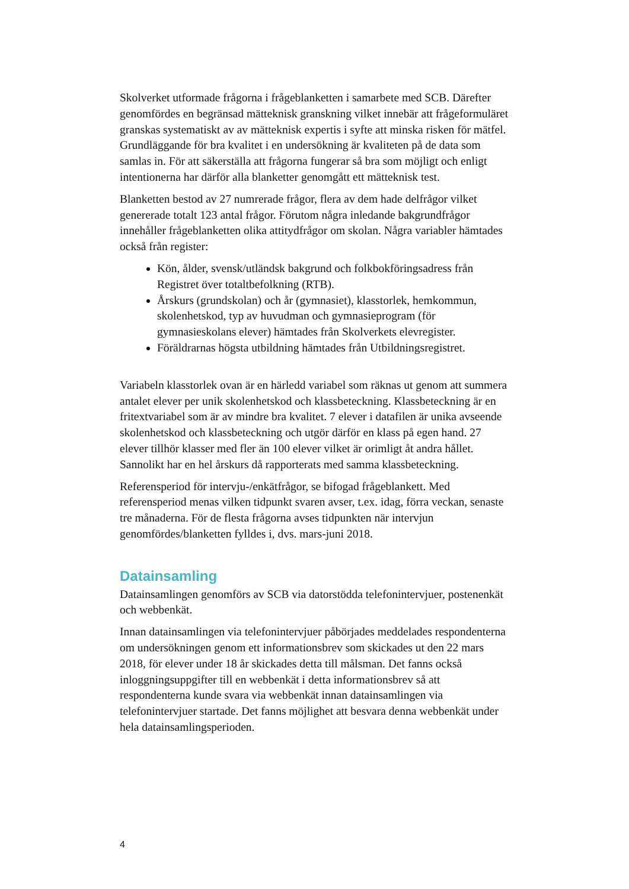Skolverket utformade frågorna i frågeblanketten i samarbete med SCB. Därefter genomfördes en begränsad mätteknisk granskning vilket innebär att frågeformuläret granskas systematiskt av av mätteknisk expertis i syfte att minska risken för mätfel. Grundläggande för bra kvalitet i en undersökning är kvaliteten på de data som samlas in. För att säkerställa att frågorna fungerar så bra som möjligt och enligt intentionerna har därför alla blanketter genomgått ett mätteknisk test.
Blanketten bestod av 27 numrerade frågor, flera av dem hade delfrågor vilket genererade totalt 123 antal frågor. Förutom några inledande bakgrundfrågor innehåller frågeblanketten olika attitydfrågor om skolan. Några variabler hämtades också från register:
Kön, ålder, svensk/utländsk bakgrund och folkbokföringsadress från Registret över totaltbefolkning (RTB).
Årskurs (grundskolan) och år (gymnasiet), klasstorlek, hemkommun, skolenhetskod, typ av huvudman och gymnasieprogram (för gymnasieskolans elever) hämtades från Skolverkets elevregister.
Föräldrarnas högsta utbildning hämtades från Utbildningsregistret.
Variabeln klasstorlek ovan är en härledd variabel som räknas ut genom att summera antalet elever per unik skolenhetskod och klassbeteckning. Klassbeteckning är en fritextvariabel som är av mindre bra kvalitet. 7 elever i datafilen är unika avseende skolenhetskod och klassbeteckning och utgör därför en klass på egen hand. 27 elever tillhör klasser med fler än 100 elever vilket är orimligt åt andra hållet. Sannolikt har en hel årskurs då rapporterats med samma klassbeteckning.
Referensperiod för intervju-/enkätfrågor, se bifogad frågeblankett. Med referensperiod menas vilken tidpunkt svaren avser, t.ex. idag, förra veckan, senaste tre månaderna. För de flesta frågorna avses tidpunkten när intervjun genomfördes/blanketten fylldes i, dvs. mars-juni 2018.
Datainsamling
Datainsamlingen genomförs av SCB via datorstödda telefonintervjuer, postenenkät och webbenkät.
Innan datainsamlingen via telefonintervjuer påbörjades meddelades respondenterna om undersökningen genom ett informationsbrev som skickades ut den 22 mars 2018, för elever under 18 år skickades detta till målsman. Det fanns också inloggningsuppgifter till en webbenkät i detta informationsbrev så att respondenterna kunde svara via webbenkät innan datainsamlingen via telefonintervjuer startade. Det fanns möjlighet att besvara denna webbenkät under hela datainsamlingsperioden.
4